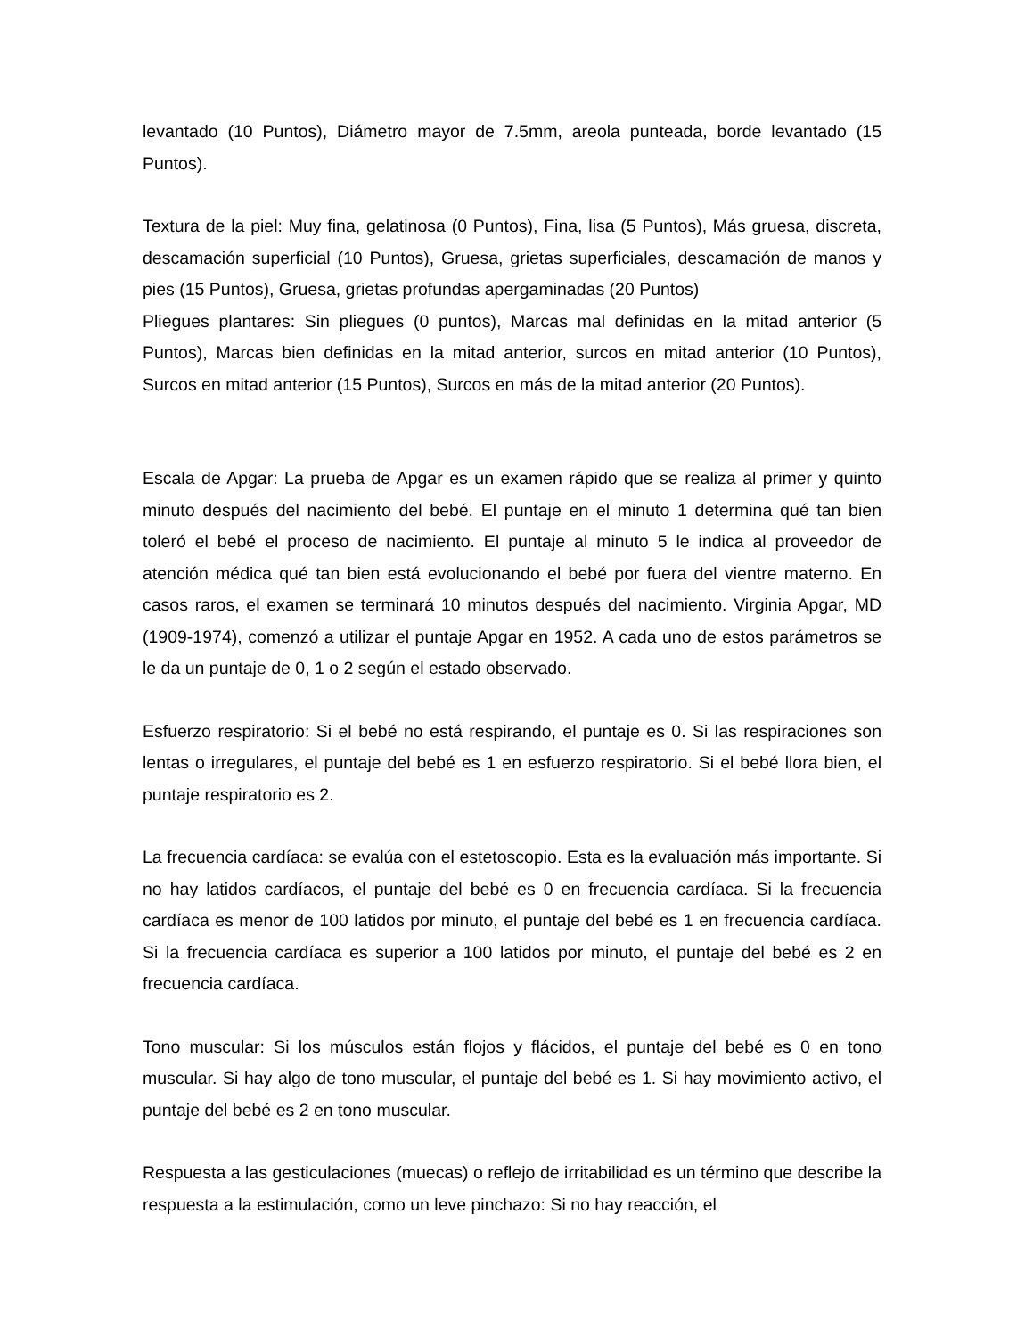levantado (10 Puntos), Diámetro mayor de 7.5mm, areola punteada, borde levantado (15 Puntos).
Textura de la piel: Muy fina, gelatinosa (0 Puntos), Fina, lisa (5 Puntos), Más gruesa, discreta, descamación superficial (10 Puntos), Gruesa, grietas superficiales, descamación de manos y pies (15 Puntos), Gruesa, grietas profundas apergaminadas (20 Puntos)
Pliegues plantares: Sin pliegues (0 puntos), Marcas mal definidas en la mitad anterior (5 Puntos), Marcas bien definidas en la mitad anterior, surcos en mitad anterior (10 Puntos), Surcos en mitad anterior (15 Puntos), Surcos en más de la mitad anterior (20 Puntos).
Escala de Apgar: La prueba de Apgar es un examen rápido que se realiza al primer y quinto minuto después del nacimiento del bebé. El puntaje en el minuto 1 determina qué tan bien toleró el bebé el proceso de nacimiento. El puntaje al minuto 5 le indica al proveedor de atención médica qué tan bien está evolucionando el bebé por fuera del vientre materno. En casos raros, el examen se terminará 10 minutos después del nacimiento. Virginia Apgar, MD (1909-1974), comenzó a utilizar el puntaje Apgar en 1952. A cada uno de estos parámetros se le da un puntaje de 0, 1 o 2 según el estado observado.
Esfuerzo respiratorio: Si el bebé no está respirando, el puntaje es 0. Si las respiraciones son lentas o irregulares, el puntaje del bebé es 1 en esfuerzo respiratorio. Si el bebé llora bien, el puntaje respiratorio es 2.
La frecuencia cardíaca: se evalúa con el estetoscopio. Esta es la evaluación más importante. Si no hay latidos cardíacos, el puntaje del bebé es 0 en frecuencia cardíaca. Si la frecuencia cardíaca es menor de 100 latidos por minuto, el puntaje del bebé es 1 en frecuencia cardíaca. Si la frecuencia cardíaca es superior a 100 latidos por minuto, el puntaje del bebé es 2 en frecuencia cardíaca.
Tono muscular: Si los músculos están flojos y flácidos, el puntaje del bebé es 0 en tono muscular. Si hay algo de tono muscular, el puntaje del bebé es 1. Si hay movimiento activo, el puntaje del bebé es 2 en tono muscular.
Respuesta a las gesticulaciones (muecas) o reflejo de irritabilidad es un término que describe la respuesta a la estimulación, como un leve pinchazo: Si no hay reacción, el